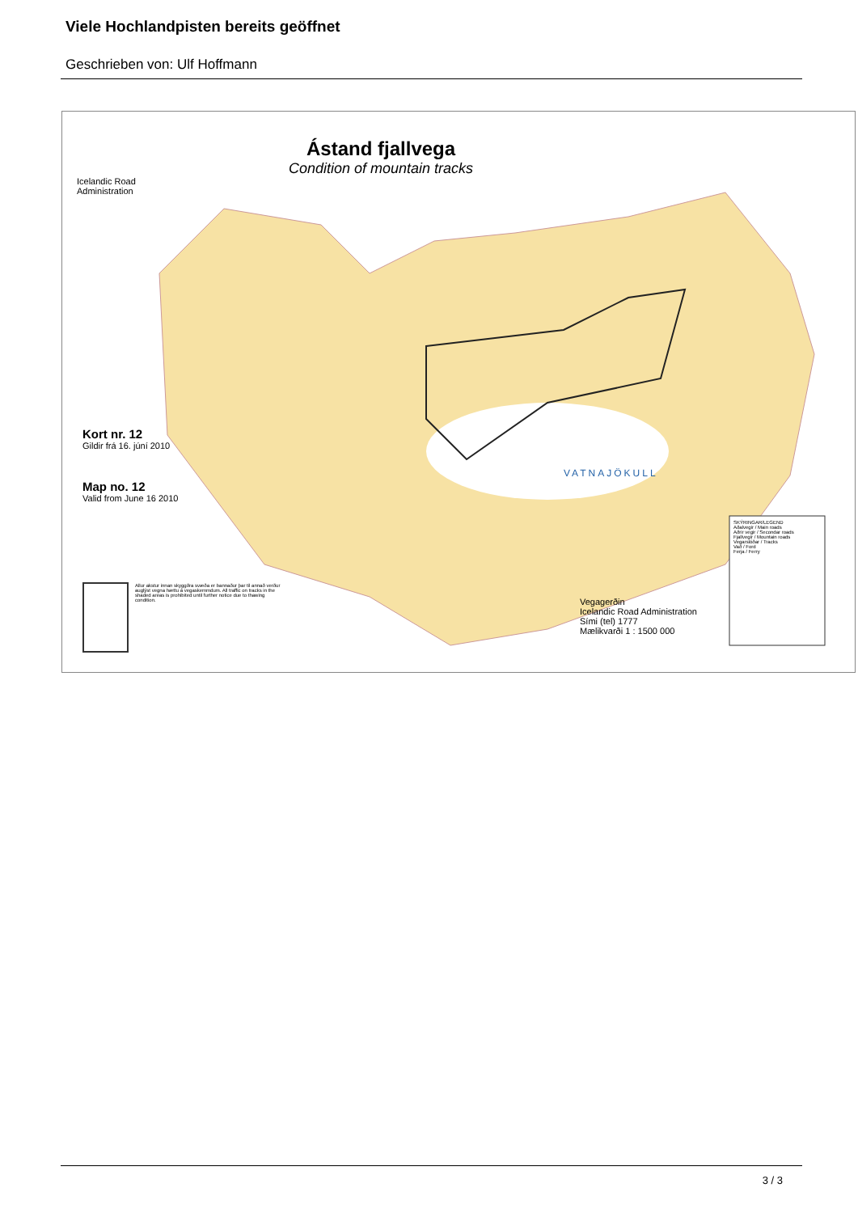Viele Hochlandpisten bereits geöffnet
Geschrieben von: Ulf Hoffmann
Icelandic Road
Administration
Ástand fjallvega
Condition of mountain tracks
Kort nr. 12
Gildir frá 16. júní 2010
Map no. 12
Valid from June 16 2010
VATNAJÖKULL
Allur akstur innan skyggðra svæða er bannaður þar til annað verður auglýst vegna hættu á vegaskemmdum. All traffic on tracks in the shaded areas is prohibited until further notice due to thawing condition.
Vegagerðin
Icelandic Road Administration
Sími (tel) 1777
Mælikvarði 1 : 1500 000
SKÝRINGAR/LEGEND
Aðalvegir / Main roads
Aðrir vegir / Secondar roads
Fjallvegir / Mountain roads
Vegarslóðar / Tracks
Vað / Ford
Ferja / Ferry
3 / 3